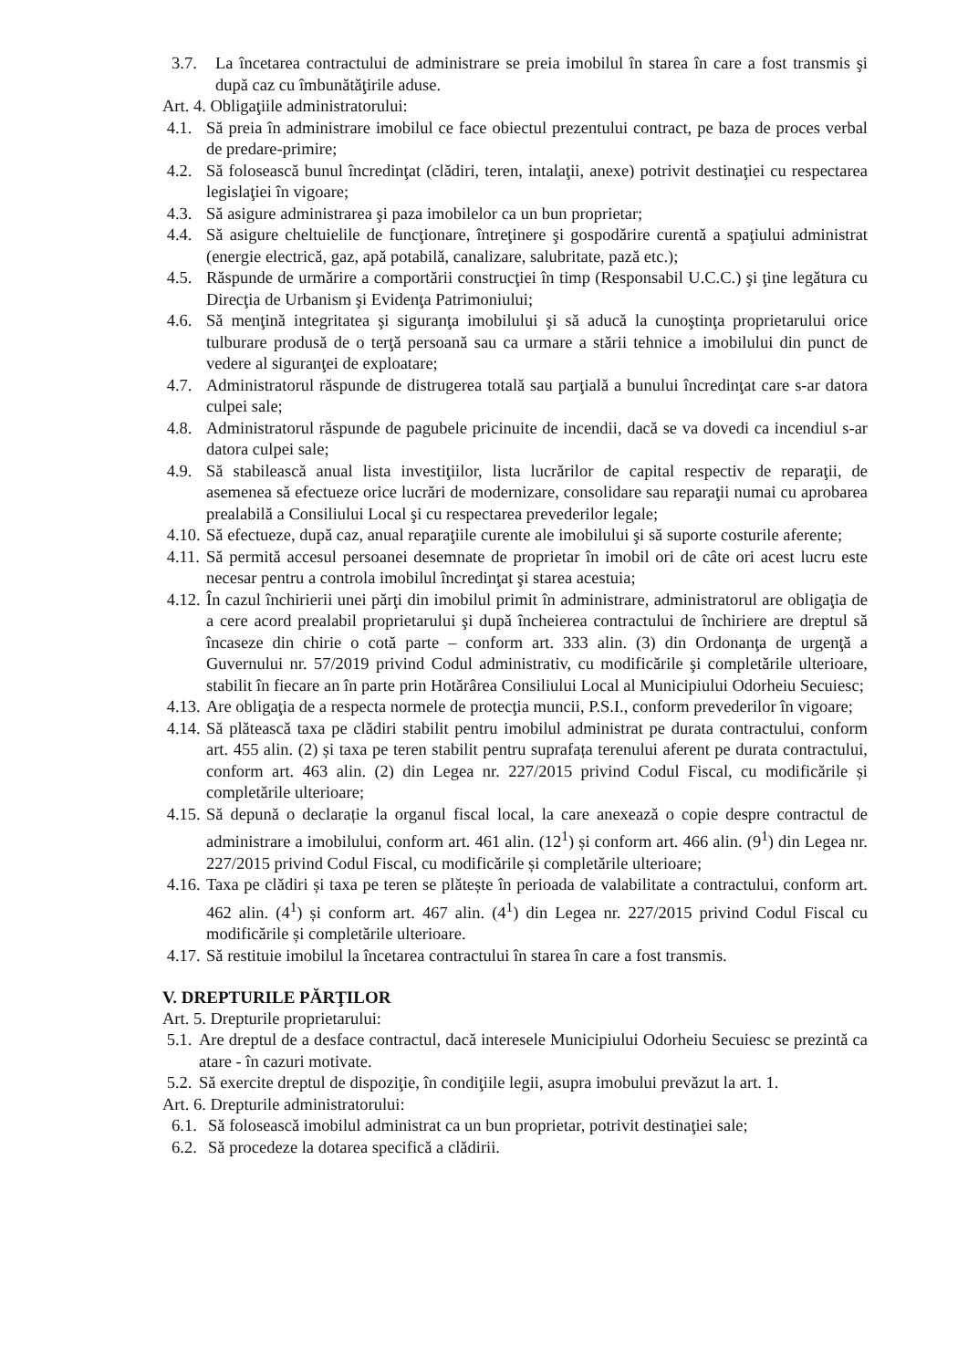3.7. La încetarea contractului de administrare se preia imobilul în starea în care a fost transmis şi după caz cu îmbunătăţirile aduse.
Art. 4. Obligaţiile administratorului:
4.1. Să preia în administrare imobilul ce face obiectul prezentului contract, pe baza de proces verbal de predare-primire;
4.2. Să folosească bunul încredinţat (clădiri, teren, intalaţii, anexe) potrivit destinaţiei cu respectarea legislaţiei în vigoare;
4.3. Să asigure administrarea şi paza imobilelor ca un bun proprietar;
4.4. Să asigure cheltuielile de funcţionare, întreţinere şi gospodărire curentă a spaţiului administrat (energie electrică, gaz, apă potabilă, canalizare, salubritate, pază etc.);
4.5. Răspunde de urmărire a comportării construcţiei în timp (Responsabil U.C.C.) şi ţine legătura cu Direcţia de Urbanism şi Evidenţa Patrimoniului;
4.6. Să menţină integritatea şi siguranţa imobilului şi să aducă la cunoştinţa proprietarului orice tulburare produsă de o terţă persoană sau ca urmare a stării tehnice a imobilului din punct de vedere al siguranţei de exploatare;
4.7. Administratorul răspunde de distrugerea totală sau parţială a bunului încredinţat care s-ar datora culpei sale;
4.8. Administratorul răspunde de pagubele pricinuite de incendii, dacă se va dovedi ca incendiul s-ar datora culpei sale;
4.9. Să stabilească anual lista investiţiilor, lista lucrărilor de capital respectiv de reparaţii, de asemenea să efectueze orice lucrări de modernizare, consolidare sau reparaţii numai cu aprobarea prealabilă a Consiliului Local şi cu respectarea prevederilor legale;
4.10. Să efectueze, după caz, anual reparaţiile curente ale imobilului şi să suporte costurile aferente;
4.11. Să permită accesul persoanei desemnate de proprietar în imobil ori de câte ori acest lucru este necesar pentru a controla imobilul încredinţat şi starea acestuia;
4.12. În cazul închirierii unei părţi din imobilul primit în administrare, administratorul are obligaţia de a cere acord prealabil proprietarului şi după încheierea contractului de închiriere are dreptul să încaseze din chirie o cotă parte – conform art. 333 alin. (3) din Ordonanţa de urgenţă a Guvernului nr. 57/2019 privind Codul administrativ, cu modificările şi completările ulterioare, stabilit în fiecare an în parte prin Hotărârea Consiliului Local al Municipiului Odorheiu Secuiesc;
4.13. Are obligaţia de a respecta normele de protecţia muncii, P.S.I., conform prevederilor în vigoare;
4.14. Să plătească taxa pe clădiri stabilit pentru imobilul administrat pe durata contractului, conform art. 455 alin. (2) și taxa pe teren stabilit pentru suprafața terenului aferent pe durata contractului, conform art. 463 alin. (2) din Legea nr. 227/2015 privind Codul Fiscal, cu modificările și completările ulterioare;
4.15. Să depună o declarație la organul fiscal local, la care anexează o copie despre contractul de administrare a imobilului, conform art. 461 alin. (12<sup>1</sup>) și conform art. 466 alin. (9<sup>1</sup>) din Legea nr. 227/2015 privind Codul Fiscal, cu modificările și completările ulterioare;
4.16. Taxa pe clădiri și taxa pe teren se plătește în perioada de valabilitate a contractului, conform art. 462 alin. (4<sup>1</sup>) și conform art. 467 alin. (4<sup>1</sup>) din Legea nr. 227/2015 privind Codul Fiscal cu modificările și completările ulterioare.
4.17. Să restituie imobilul la încetarea contractului în starea în care a fost transmis.
V. DREPTURILE PĂRŢILOR
Art. 5. Drepturile proprietarului:
5.1. Are dreptul de a desface contractul, dacă interesele Municipiului Odorheiu Secuiesc se prezintă ca atare - în cazuri motivate.
5.2. Să exercite dreptul de dispoziţie, în condiţiile legii, asupra imobului prevăzut la art. 1.
Art. 6. Drepturile administratorului:
6.1. Să folosească imobilul administrat ca un bun proprietar, potrivit destinaţiei sale;
6.2. Să procedeze la dotarea specifică a clădirii.